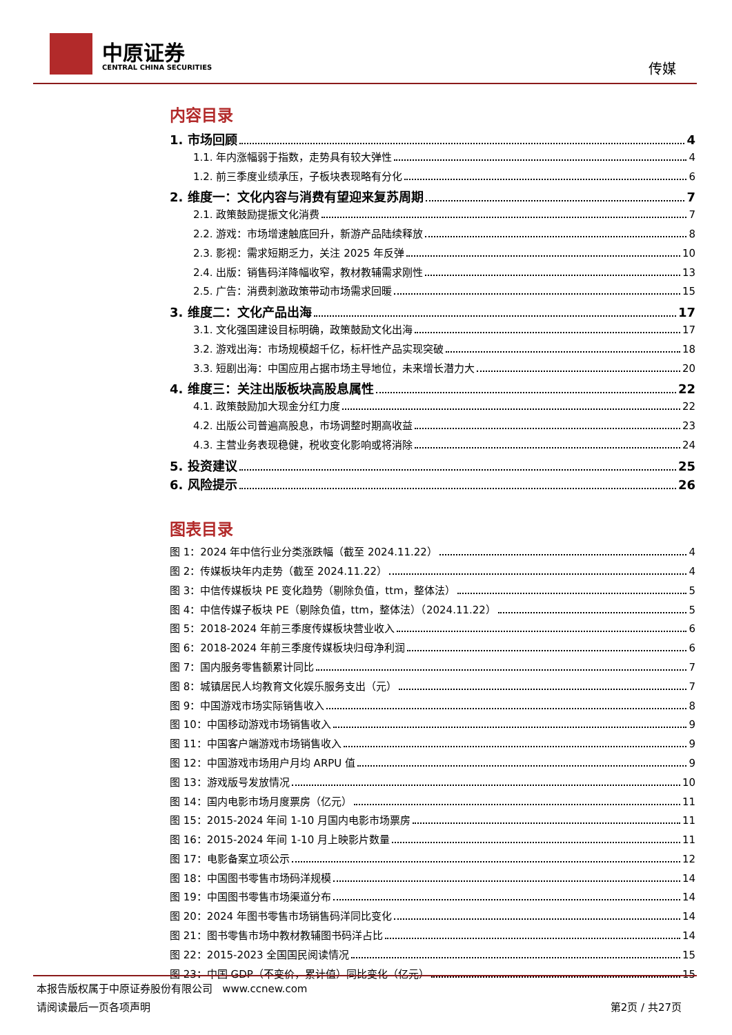中原证券
CENTRAL CHINA SECURITIES 传媒
内容目录
1. 市场回顾 4
1.1. 年内涨幅弱于指数，走势具有较大弹性 4
1.2. 前三季度业绩承压，子板块表现略有分化 6
2. 维度一：文化内容与消费有望迎来复苏周期 7
2.1. 政策鼓励提振文化消费 7
2.2. 游戏：市场增速触底回升，新游产品陆续释放 8
2.3. 影视：需求短期乏力，关注 2025 年反弹 10
2.4. 出版：销售码洋降幅收窄，教材教辅需求刚性 13
2.5. 广告：消费刺激政策带动市场需求回暖 15
3. 维度二：文化产品出海 17
3.1. 文化强国建设目标明确，政策鼓励文化出海 17
3.2. 游戏出海：市场规模超千亿，标杆性产品实现突破 18
3.3. 短剧出海：中国应用占据市场主导地位，未来增长潜力大 20
4. 维度三：关注出版板块高股息属性 22
4.1. 政策鼓励加大现金分红力度 22
4.2. 出版公司普遍高股息，市场调整时期高收益 23
4.3. 主营业务表现稳健，税收变化影响或将消除 24
5. 投资建议 25
6. 风险提示 26
图表目录
图 1：2024 年中信行业分类涨跌幅（截至 2024.11.22） 4
图 2：传媒板块年内走势（截至 2024.11.22） 4
图 3：中信传媒板块 PE 变化趋势（剔除负值，ttm，整体法） 5
图 4：中信传媒子板块 PE（剔除负值，ttm，整体法）（2024.11.22） 5
图 5：2018-2024 年前三季度传媒板块营业收入 6
图 6：2018-2024 年前三季度传媒板块归母净利润 6
图 7：国内服务零售额累计同比 7
图 8：城镇居民人均教育文化娱乐服务支出（元） 7
图 9：中国游戏市场实际销售收入 8
图 10：中国移动游戏市场销售收入 9
图 11：中国客户端游戏市场销售收入 9
图 12：中国游戏市场用户月均 ARPU 值 9
图 13：游戏版号发放情况 10
图 14：国内电影市场月度票房（亿元） 11
图 15：2015-2024 年间 1-10 月国内电影市场票房 11
图 16：2015-2024 年间 1-10 月上映影片数量 11
图 17：电影备案立项公示 12
图 18：中国图书零售市场码洋规模 14
图 19：中国图书零售市场渠道分布 14
图 20：2024 年图书零售市场销售码洋同比变化 14
图 21：图书零售市场中教材教辅图书码洋占比 14
图 22：2015-2023 全国国民阅读情况 15
图 23：中国 GDP（不变价，累计值）同比变化（亿元） 15
本报告版权属于中原证券股份有限公司 www.ccnew.com
请阅读最后一页各项声明 第2页 / 共27页